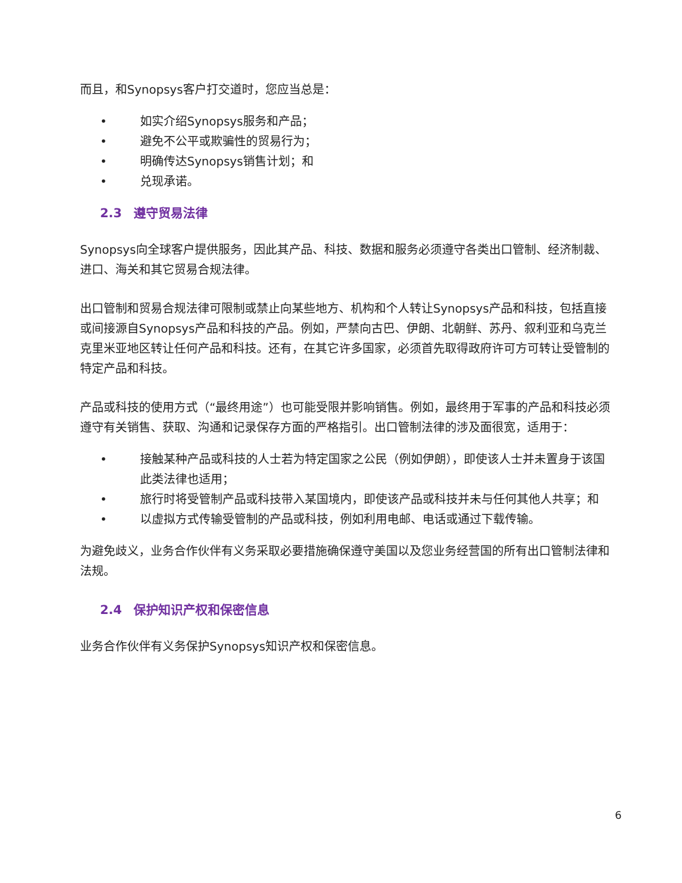而且，和Synopsys客户打交道时，您应当总是：
• 如实介绍Synopsys服务和产品；
• 避免不公平或欺骗性的贸易行为；
• 明确传达Synopsys销售计划；和
• 兑现承诺。
2.3 遵守贸易法律
Synopsys向全球客户提供服务，因此其产品、科技、数据和服务必须遵守各类出口管制、经济制裁、进口、海关和其它贸易合规法律。
出口管制和贸易合规法律可限制或禁止向某些地方、机构和个人转让Synopsys产品和科技，包括直接或间接源自Synopsys产品和科技的产品。例如，严禁向古巴、伊朗、北朝鲜、苏丹、叙利亚和乌克兰克里米亚地区转让任何产品和科技。还有，在其它许多国家，必须首先取得政府许可方可转让受管制的特定产品和科技。
产品或科技的使用方式（“最终用途”）也可能受限并影响销售。例如，最终用于军事的产品和科技必须遵守有关销售、获取、沟通和记录保存方面的严格指引。出口管制法律的涉及面很宽，适用于：
• 接触某种产品或科技的人士若为特定国家之公民（例如伊朗），即使该人士并未置身于该国此类法律也适用；
• 旅行时将受管制产品或科技带入某国境内，即使该产品或科技并未与任何其他人共享；和
• 以虚拟方式传输受管制的产品或科技，例如利用电邮、电话或通过下载传输。
为避免歧义，业务合作伙伴有义务采取必要措施确保遵守美国以及您业务经营国的所有出口管制法律和法规。
2.4 保护知识产权和保密信息
业务合作伙伴有义务保护Synopsys知识产权和保密信息。
6